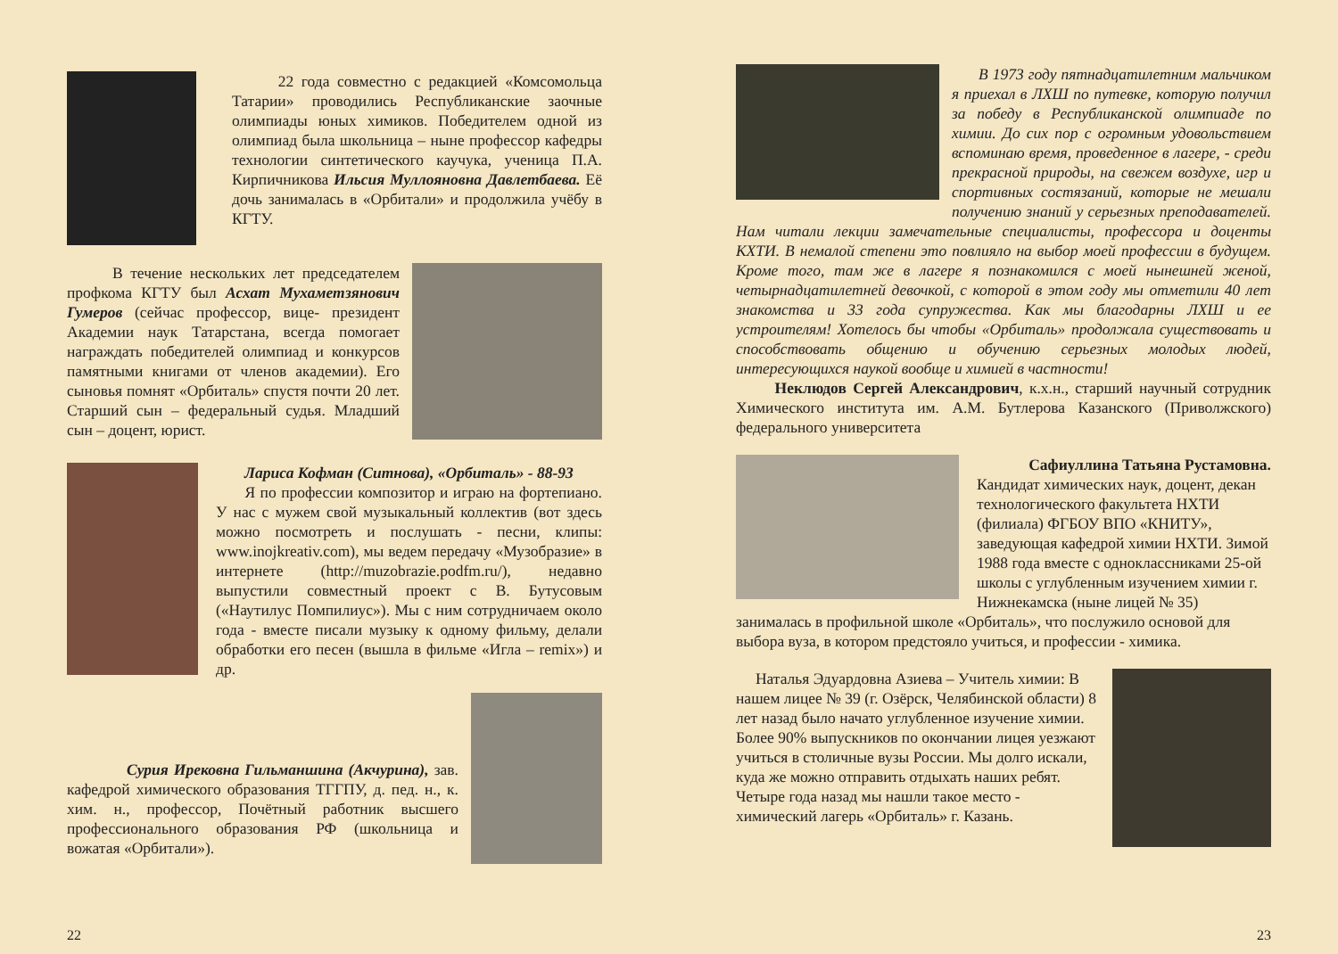22 года совместно с редакцией «Комсомольца Татарии» проводились Республиканские заочные олимпиады юных химиков. Победителем одной из олимпиад была школьница – ныне профессор кафедры технологии синтетического каучука, ученица П.А. Кирпичникова Ильсия Муллояновна Давлетбаева. Её дочь занималась в «Орбитали» и продолжила учёбу в КГТУ.
В течение нескольких лет председателем профкома КГТУ был Асхат Мухаметзянович Гумеров (сейчас профессор, вице- президент Академии наук Татарстана, всегда помогает награждать победителей олимпиад и конкурсов памятными книгами от членов академии). Его сыновья помнят «Орбиталь» спустя почти 20 лет. Старший сын – федеральный судья. Младший сын – доцент, юрист.
Лариса Кофман (Ситнова), «Орбиталь» - 88-93
Я по профессии композитор и играю на фортепиано. У нас с мужем свой музыкальный коллектив (вот здесь можно посмотреть и послушать - песни, клипы: www.inojkreativ.com), мы ведем передачу «Музобразие» в интернете (http://muzobrazie.podfm.ru/), недавно выпустили совместный проект с В. Бутусовым («Наутилус Помпилиус»). Мы с ним сотрудничаем около года - вместе писали музыку к одному фильму, делали обработки его песен (вышла в фильме «Игла – remix») и др.
Сурия Ирековна Гильманшина (Акчурина), зав. кафедрой химического образования ТГГПУ, д. пед. н., к. хим. н., профессор, Почётный работник высшего профессионального образования РФ (школьница и вожатая «Орбитали»).
22
В 1973 году пятнадцатилетним мальчиком я приехал в ЛХШ по путевке, которую получил за победу в Республиканской олимпиаде по химии. До сих пор с огромным удовольствием вспоминаю время, проведенное в лагере, - среди прекрасной природы, на свежем воздухе, игр и спортивных состязаний, которые не мешали получению знаний у серьезных преподавателей. Нам читали лекции замечательные специалисты, профессора и доценты КХТИ. В немалой степени это повлияло на выбор моей профессии в будущем. Кроме того, там же в лагере я познакомился с моей нынешней женой, четырнадцатилетней девочкой, с которой в этом году мы отметили 40 лет знакомства и 33 года супружества. Как мы благодарны ЛХШ и ее устроителям! Хотелось бы чтобы «Орбиталь» продолжала существовать и способствовать общению и обучению серьезных молодых людей, интересующихся наукой вообще и химией в частности!
Неклюдов Сергей Александрович, к.х.н., старший научный сотрудник Химического института им. А.М. Бутлерова Казанского (Приволжского) федерального университета
Сафиуллина Татьяна Рустамовна.
Кандидат химических наук, доцент, декан технологического факультета НХТИ (филиала) ФГБОУ ВПО «КНИТУ», заведующая кафедрой химии НХТИ. Зимой 1988 года вместе с одноклассниками 25-ой школы с углубленным изучением химии г. Нижнекамска (ныне лицей № 35) занималась в профильной школе «Орбиталь», что послужило основой для выбора вуза, в котором предстояло учиться, и профессии - химика.
Наталья Эдуардовна Азиева – Учитель химии: В нашем лицее № 39 (г. Озёрск, Челябинской области) 8 лет назад было начато углубленное изучение химии. Более 90% выпускников по окончании лицея уезжают учиться в столичные вузы России. Мы долго искали, куда же можно отправить отдыхать наших ребят. Четыре года назад мы нашли такое место - химический лагерь «Орбиталь» г. Казань.
23